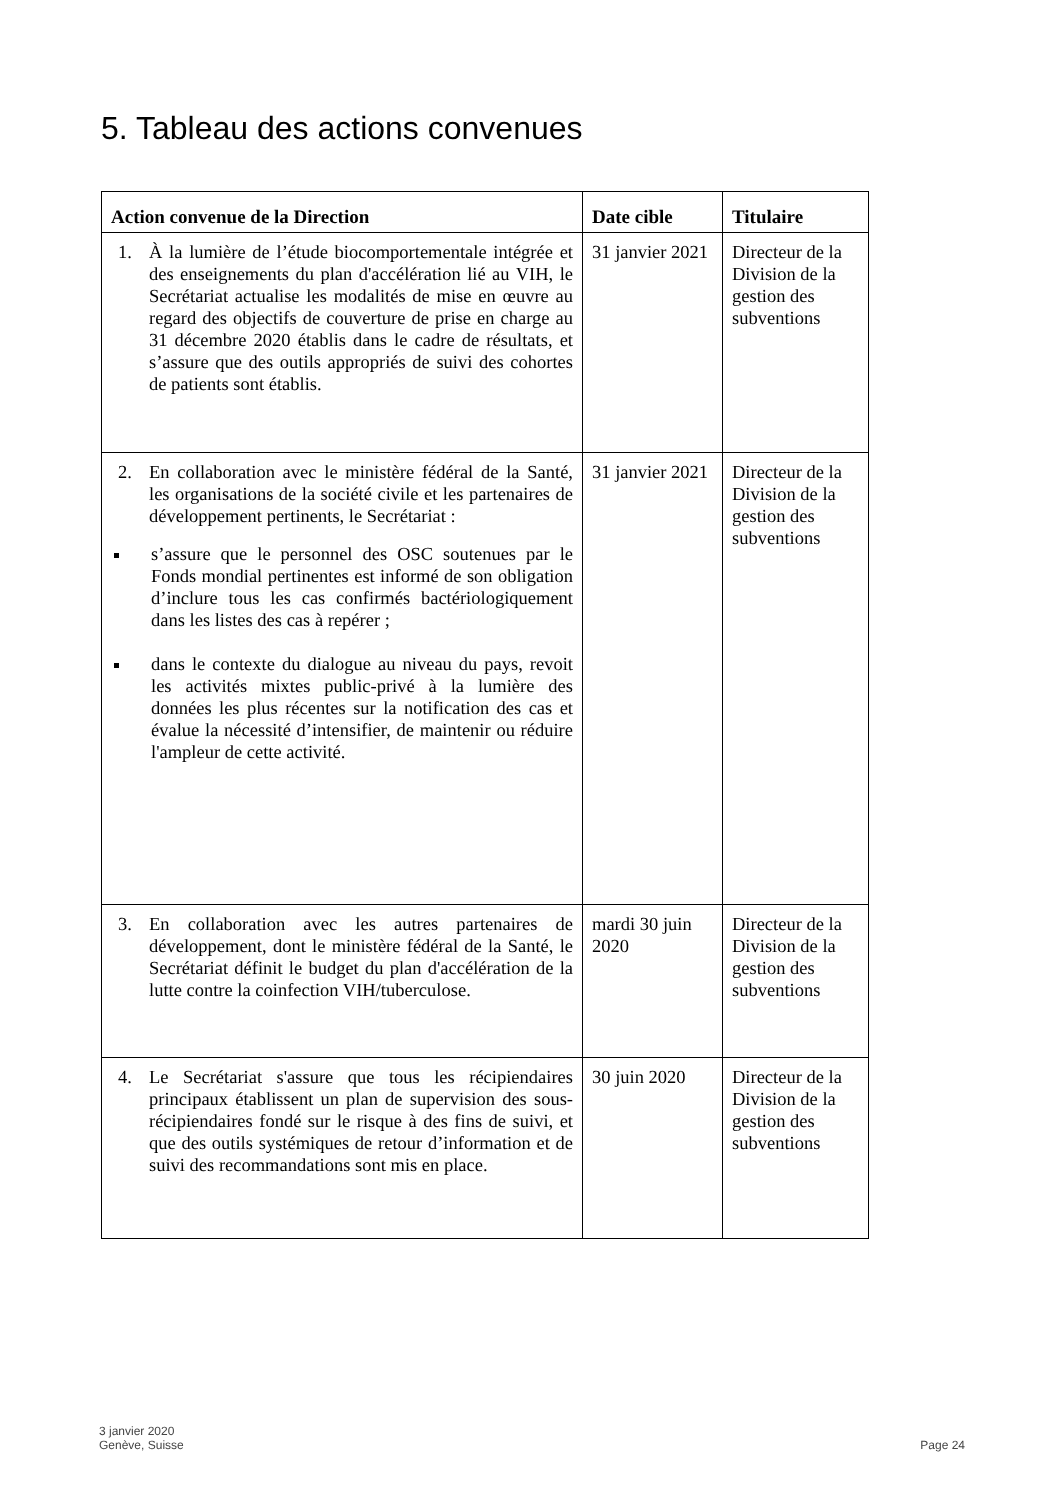5. Tableau des actions convenues
| Action convenue de la Direction | Date cible | Titulaire |
| --- | --- | --- |
| 1. À la lumière de l’étude biocomportementale intégrée et des enseignements du plan d'accélération lié au VIH, le Secrétariat actualise les modalités de mise en œuvre au regard des objectifs de couverture de prise en charge au 31 décembre 2020 établis dans le cadre de résultats, et s’assure que des outils appropriés de suivi des cohortes de patients sont établis. | 31 janvier 2021 | Directeur de la Division de la gestion des subventions |
| 2. En collaboration avec le ministère fédéral de la Santé, les organisations de la société civile et les partenaires de développement pertinents, le Secrétariat : s’assure que le personnel des OSC soutenues par le Fonds mondial pertinentes est informé de son obligation d’inclure tous les cas confirmés bactériologiquement dans les listes des cas à repérer ; dans le contexte du dialogue au niveau du pays, revoit les activités mixtes public-privé à la lumière des données les plus récentes sur la notification des cas et évalue la nécessité d’intensifier, de maintenir ou réduire l'ampleur de cette activité. | 31 janvier 2021 | Directeur de la Division de la gestion des subventions |
| 3. En collaboration avec les autres partenaires de développement, dont le ministère fédéral de la Santé, le Secrétariat définit le budget du plan d'accélération de la lutte contre la coinfection VIH/tuberculose. | mardi 30 juin 2020 | Directeur de la Division de la gestion des subventions |
| 4. Le Secrétariat s'assure que tous les récipiendaires principaux établissent un plan de supervision des sous-récipiendaires fondé sur le risque à des fins de suivi, et que des outils systémiques de retour d’information et de suivi des recommandations sont mis en place. | 30 juin 2020 | Directeur de la Division de la gestion des subventions |
3 janvier 2020
Genève, Suisse
Page 24